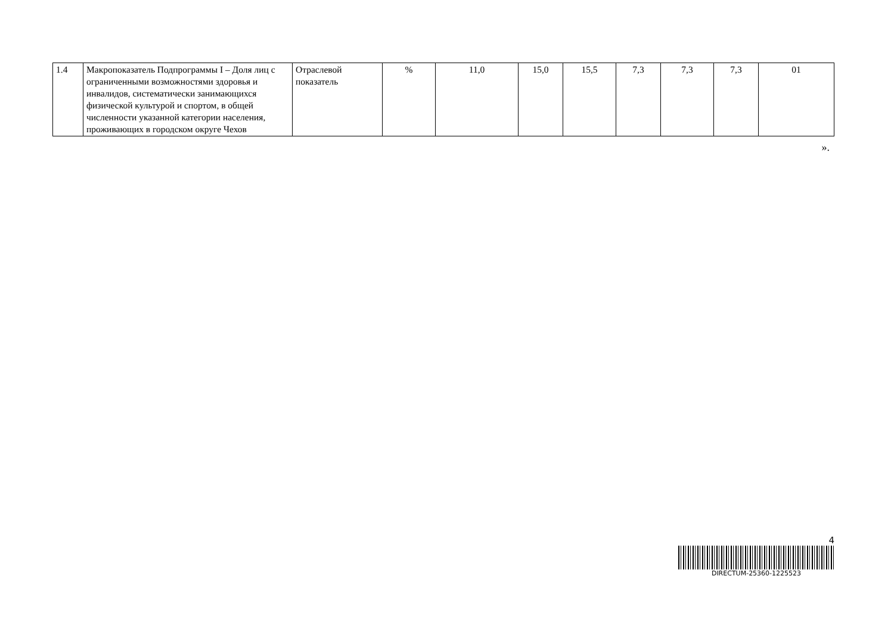| 1.4 | Макропоказатель Подпрограммы I – Доля лиц с ограниченными возможностями здоровья и инвалидов, систематически занимающихся физической культурой и спортом, в общей численности указанной категории населения, проживающих в городском округе Чехов | Отраслевой показатель | % | 11,0 | 15,0 | 15,5 | 7,3 | 7,3 | 7,3 | 01 |
».
4
DIRECTUM-25360-1225523